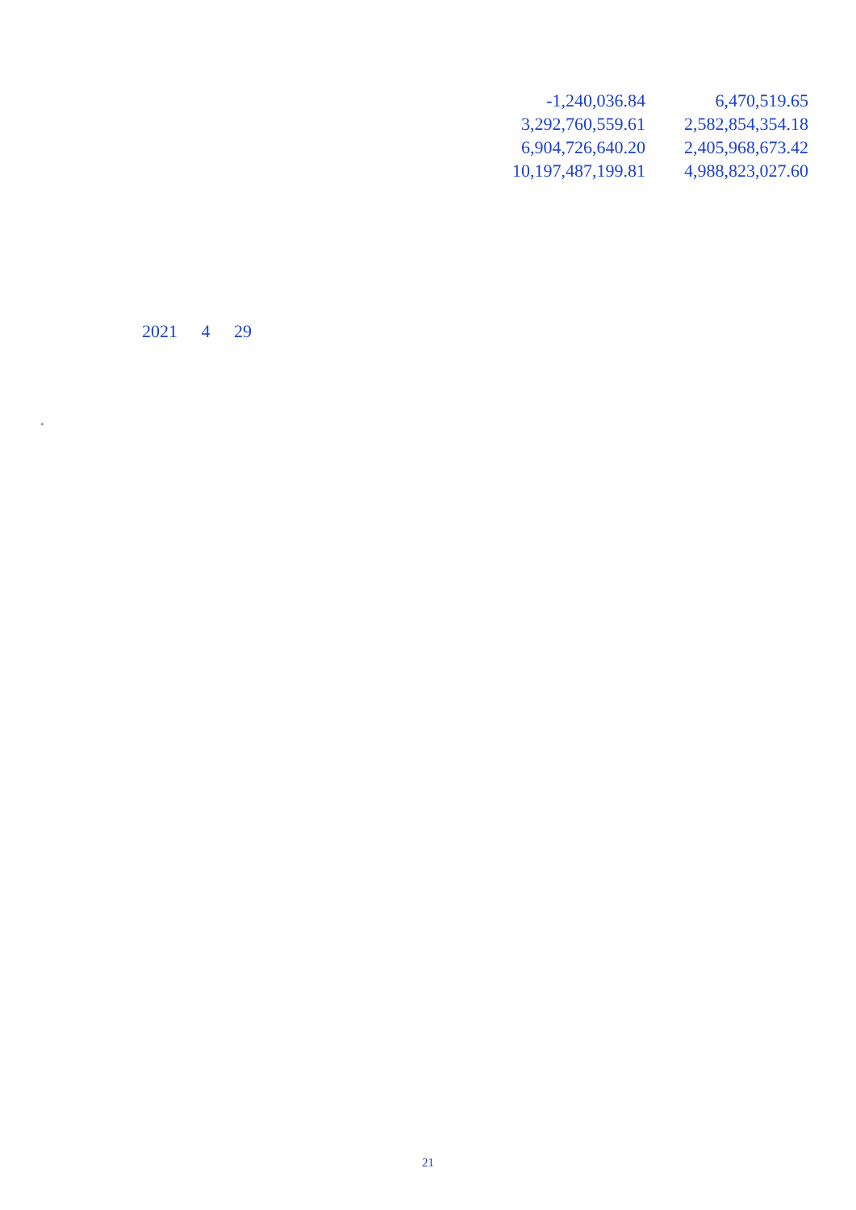| -1,240,036.84 | 6,470,519.65 |
| 3,292,760,559.61 | 2,582,854,354.18 |
| 6,904,726,640.20 | 2,405,968,673.42 |
| 10,197,487,199.81 | 4,988,823,027.60 |
2021 4 29
*
21